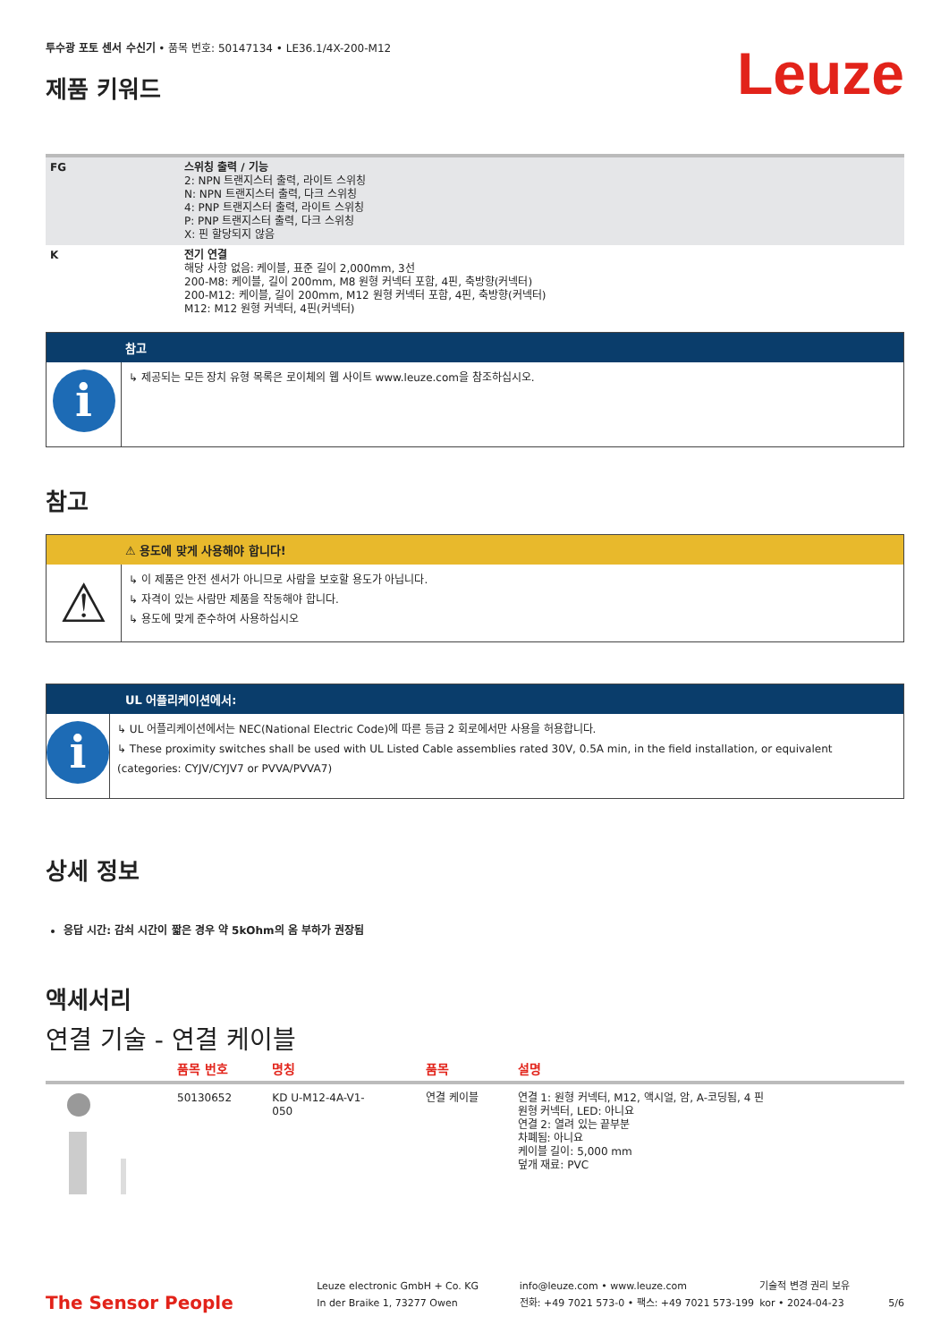투수광 포토 센서 수신기 • 품목 번호: 50147134 • LE36.1/4X-200-M12
제품 키워드
Leuze
| FG | 스위칭 출력 / 기능 2: NPN 트랜지스터 출력, 라이트 스위칭 N: NPN 트랜지스터 출력, 다크 스위칭 4: PNP 트랜지스터 출력, 라이트 스위칭 P: PNP 트랜지스터 출력, 다크 스위칭 X: 핀 할당되지 않음 |
| K | 전기 연결 해당 사항 없음: 케이블, 표준 길이 2,000mm, 3선 200-M8: 케이블, 길이 200mm, M8 원형 커넥터 포함, 4핀, 축방향(커넥터) 200-M12: 케이블, 길이 200mm, M12 원형 커넥터 포함, 4핀, 축방향(커넥터) M12: M12 원형 커넥터, 4핀(커넥터) |
참고
i
↳ 제공되는 모든 장치 유형 목록은 로이체의 웹 사이트 www.leuze.com을 참조하십시오.
참고
⚠ 용도에 맞게 사용해야 합니다!
⚠
↳ 이 제품은 안전 센서가 아니므로 사람을 보호할 용도가 아닙니다.
↳ 자격이 있는 사람만 제품을 작동해야 합니다.
↳ 용도에 맞게 준수하여 사용하십시오
UL 어플리케이션에서:
i
↳ UL 어플리케이션에서는 NEC(National Electric Code)에 따른 등급 2 회로에서만 사용을 허용합니다.
↳ These proximity switches shall be used with UL Listed Cable assemblies rated 30V, 0.5A min, in the field installation, or equivalent (categories: CYJV/CYJV7 or PVVA/PVVA7)
상세 정보
응답 시간: 감쇠 시간이 짧은 경우 약 5kOhm의 옴 부하가 권장됨
액세서리
연결 기술 - 연결 케이블
| | 품목 번호 | 명칭 | 품목 | 설명 |
| --- | --- | --- | --- | --- |
| | 50130652 | KD U-M12-4A-V1- 050 | 연결 케이블 | 연결 1: 원형 커넥터, M12, 액시얼, 암, A-코딩됨, 4 핀 원형 커넥터, LED: 아니요 연결 2: 열려 있는 끝부분 차폐됨: 아니요 케이블 길이: 5,000 mm 덮개 재료: PVC |
The Sensor People
Leuze electronic GmbH + Co. KG
In der Braike 1, 73277 Owen
info@leuze.com • www.leuze.com
전화: +49 7021 573-0 • 팩스: +49 7021 573-199
기술적 변경 권리 보유
kor • 2024-04-23
5/6